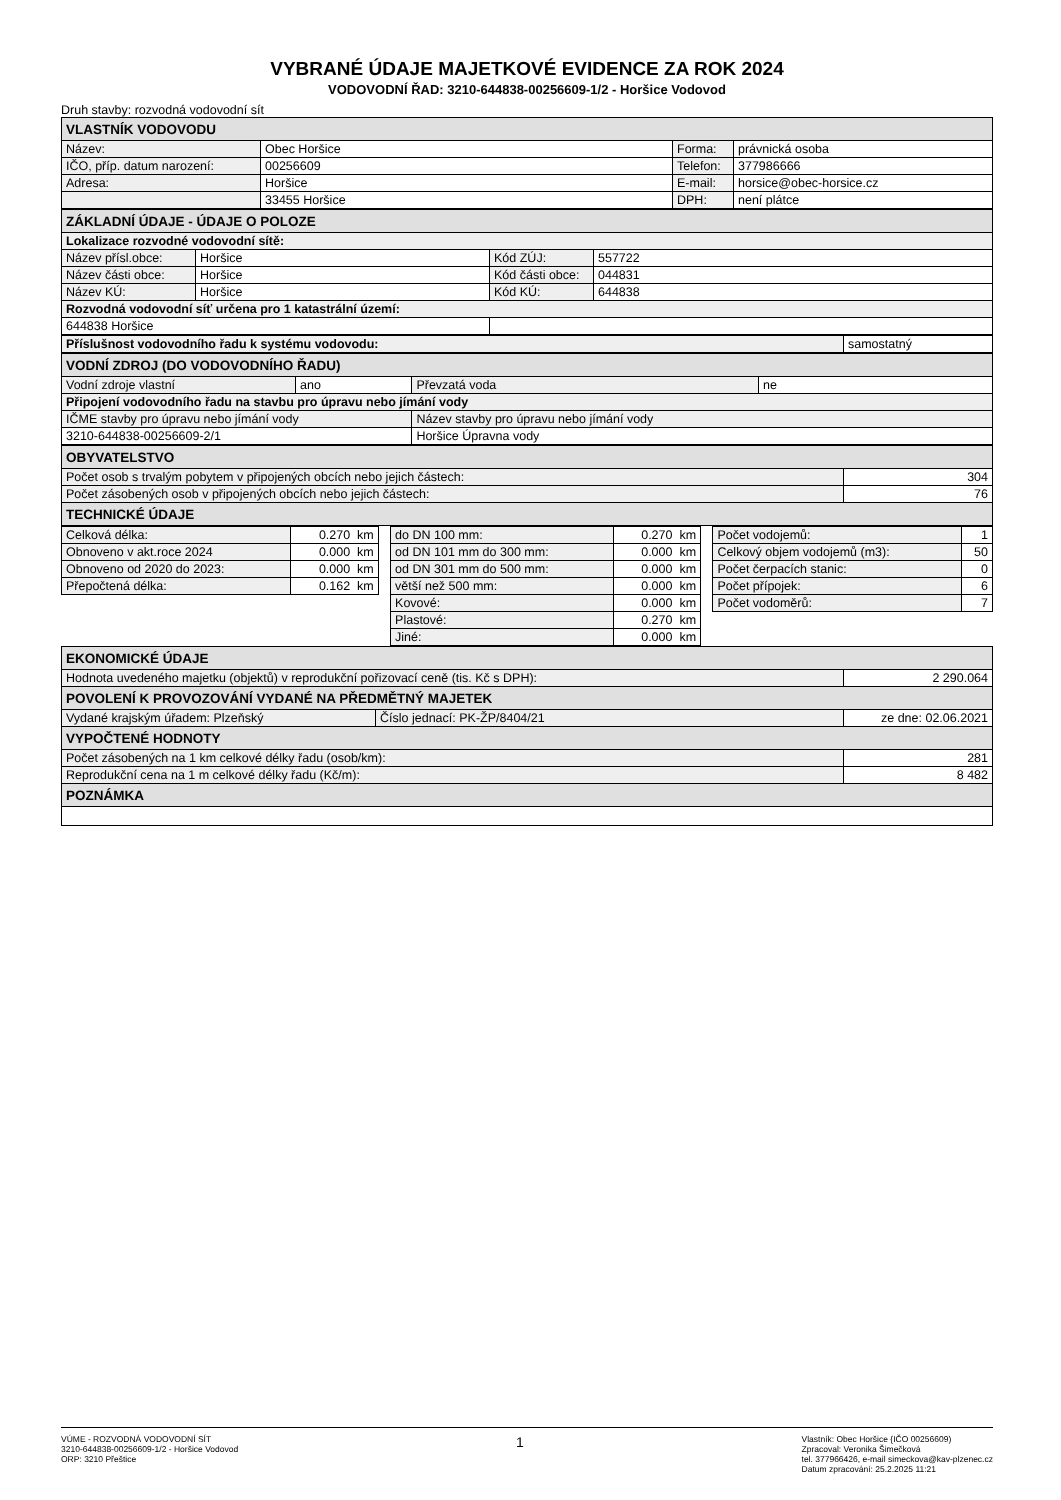VYBRANÉ ÚDAJE MAJETKOVÉ EVIDENCE ZA ROK 2024
VODOVODNÍ ŘAD: 3210-644838-00256609-1/2 - Horšice Vodovod
Druh stavby: rozvodná vodovodní sít
| VLASTNÍK VODOVODU | | | |
| Název: | Obec Horšice | Forma: | právnická osoba |
| IČO, příp. datum narození: | 00256609 | Telefon: | 377986666 |
| Adresa: | Horšice | E-mail: | horsice@obec-horsice.cz |
| | 33455 Horšice | DPH: | není plátce |
| ZÁKLADNÍ ÚDAJE - ÚDAJE O POLOZE | | | |
| Lokalizace rozvodné vodovodní sítě: | | | |
| Název přísl.obce: | Horšice | Kód ZÚJ: | 557722 |
| Název části obce: | Horšice | Kód části obce: | 044831 |
| Název KÚ: | Horšice | Kód KÚ: | 644838 |
| Rozvodná vodovodní síť určena pro 1 katastrální území: | | | |
| 644838 Horšice | | | |
| Příslušnost vodovodního řadu k systému vodovodu: | samostatný |
| VODNÍ ZDROJ (DO VODOVODNÍHO ŘADU) | | | |
| Vodní zdroje vlastní | ano | Převzatá voda | ne |
| Připojení vodovodního řadu na stavbu pro úpravu nebo jímání vody | | | |
| IČME stavby pro úpravu nebo jímání vody | | Název stavby pro úpravu nebo jímání vody | |
| 3210-644838-00256609-2/1 | | Horšice Úpravna vody | |
| OBYVATELSTVO | |
| Počet osob s trvalým pobytem v připojených obcích nebo jejich částech: | 304 |
| Počet zásobených osob v připojených obcích nebo jejich částech: | 76 |
| TECHNICKÉ ÚDAJE | |
| Celková délka: | 0.270 km | | do DN 100 mm: | 0.270 km | | Počet vodojemů: | 1 |
| Obnoveno v akt.roce 2024 | 0.000 km | | od DN 101 mm do 300 mm: | 0.000 km | | Celkový objem vodojemů (m3): | 50 |
| Obnoveno od 2020 do 2023: | 0.000 km | | od DN 301 mm do 500 mm: | 0.000 km | | Počet čerpacích stanic: | 0 |
| Přepočtená délka: | 0.162 km | | větší než 500 mm: | 0.000 km | | Počet přípojek: | 6 |
| | | | Kovové: | 0.000 km | | Počet vodoměrů: | 7 |
| | | | Plastové: | 0.270 km | | | |
| | | | Jiné: | 0.000 km | | | |
| EKONOMICKÉ ÚDAJE | | |
| Hodnota uvedeného majetku (objektů) v reprodukční pořizovací ceně (tis. Kč s DPH): | | 2 290.064 |
| POVOLENÍ K PROVOZOVÁNÍ VYDANÉ NA PŘEDMĚTNÝ MAJETEK | | |
| Vydané krajským úřadem: Plzeňský | Číslo jednací: PK-ŽP/8404/21 | ze dne: 02.06.2021 |
| VYPOČTENÉ HODNOTY | | |
| Počet zásobených na 1 km celkové délky řadu (osob/km): | | 281 |
| Reprodukční cena na 1 m celkové délky řadu (Kč/m): | | 8 482 |
| POZNÁMKA | | |
VÚME - ROZVODNÁ VODOVODNÍ SÍT
3210-644838-00256609-1/2 - Horšice Vodovod
ORP: 3210 Přeštice
1
Vlastník: Obec Horšice {IČO 00256609)
Zpracoval: Veronika Šimečková
tel. 377966426, e-mail simeckova@kav-plzenec.cz
Datum zpracování: 25.2.2025 11:21